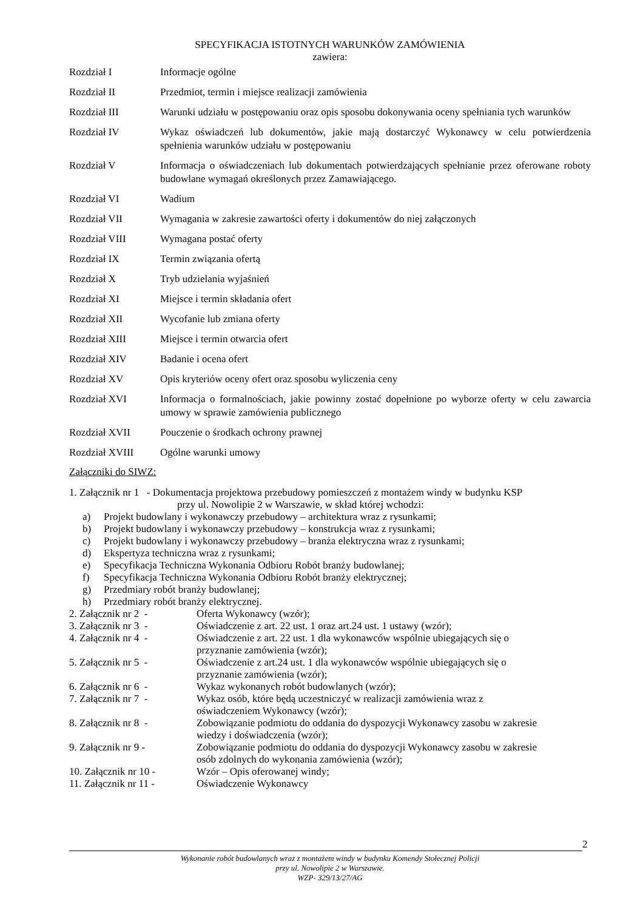SPECYFIKACJA ISTOTNYCH WARUNKÓW ZAMÓWIENIA
zawiera:
Rozdział I Informacje ogólne
Rozdział II Przedmiot, termin i miejsce realizacji zamówienia
Rozdział III Warunki udziału w postępowaniu oraz opis sposobu dokonywania oceny spełniania tych warunków
Rozdział IV Wykaz oświadczeń lub dokumentów, jakie mają dostarczyć Wykonawcy w celu potwierdzenia spełnienia warunków udziału w postępowaniu
Rozdział V Informacja o oświadczeniach lub dokumentach potwierdzających spełnianie przez oferowane roboty budowlane wymagań określonych przez Zamawiającego.
Rozdział VI Wadium
Rozdział VII Wymagania w zakresie zawartości oferty i dokumentów do niej załączonych
Rozdział VIII Wymagana postać oferty
Rozdział IX Termin związania ofertą
Rozdział X Tryb udzielania wyjaśnień
Rozdział XI Miejsce i termin składania ofert
Rozdział XII Wycofanie lub zmiana oferty
Rozdział XIII Miejsce i termin otwarcia ofert
Rozdział XIV Badanie i ocena ofert
Rozdział XV Opis kryteriów oceny ofert oraz sposobu wyliczenia ceny
Rozdział XVI Informacja o formalnościach, jakie powinny zostać dopełnione po wyborze oferty w celu zawarcia umowy w sprawie zamówienia publicznego
Rozdział XVII Pouczenie o środkach ochrony prawnej
Rozdział XVIII Ogólne warunki umowy
Załączniki do SIWZ:
1. Załącznik nr 1 - Dokumentacja projektowa przebudowy pomieszczeń z montażem windy w budynku KSP
przy ul. Nowolipie 2 w Warszawie, w skład której wchodzi:
a) Projekt budowlany i wykonawczy przebudowy – architektura wraz z rysunkami;
b) Projekt budowlany i wykonawczy przebudowy – konstrukcja wraz z rysunkami;
c) Projekt budowlany i wykonawczy przebudowy – branża elektryczna wraz z rysunkami;
d) Ekspertyza techniczna wraz z rysunkami;
e) Specyfikacja Techniczna Wykonania Odbioru Robót branży budowlanej;
f) Specyfikacja Techniczna Wykonania Odbioru Robót branży elektrycznej;
g) Przedmiary robót branży budowlanej;
h) Przedmiary robót branży elektrycznej.
2. Załącznik nr 2 - Oferta Wykonawcy (wzór);
3. Załącznik nr 3 - Oświadczenie z art. 22 ust. 1 oraz art.24 ust. 1 ustawy (wzór);
4. Załącznik nr 4 - Oświadczenie z art. 22 ust. 1 dla wykonawców wspólnie ubiegających się o
przyznanie zamówienia (wzór);
5. Załącznik nr 5 - Oświadczenie z art.24 ust. 1 dla wykonawców wspólnie ubiegających się o
przyznanie zamówienia (wzór);
6. Załącznik nr 6 - Wykaz wykonanych robót budowlanych (wzór);
7. Załącznik nr 7 - Wykaz osób, które będą uczestniczyć w realizacji zamówienia wraz z
oświadczeniem Wykonawcy (wzór);
8. Załącznik nr 8 - Zobowiązanie podmiotu do oddania do dyspozycji Wykonawcy zasobu w zakresie
wiedzy i doświadczenia (wzór);
9. Załącznik nr 9 - Zobowiązanie podmiotu do oddania do dyspozycji Wykonawcy zasobu w zakresie
osób zdolnych do wykonania zamówienia (wzór);
10. Załącznik nr 10 - Wzór – Opis oferowanej windy;
11. Załącznik nr 11 - Oświadczenie Wykonawcy
2
Wykonanie robót budowlanych wraz z montażem windy w budynku Komendy Stołecznej Policji
przy ul. Nowolipie 2 w Warszawie.
WZP- 329/13/27/AG